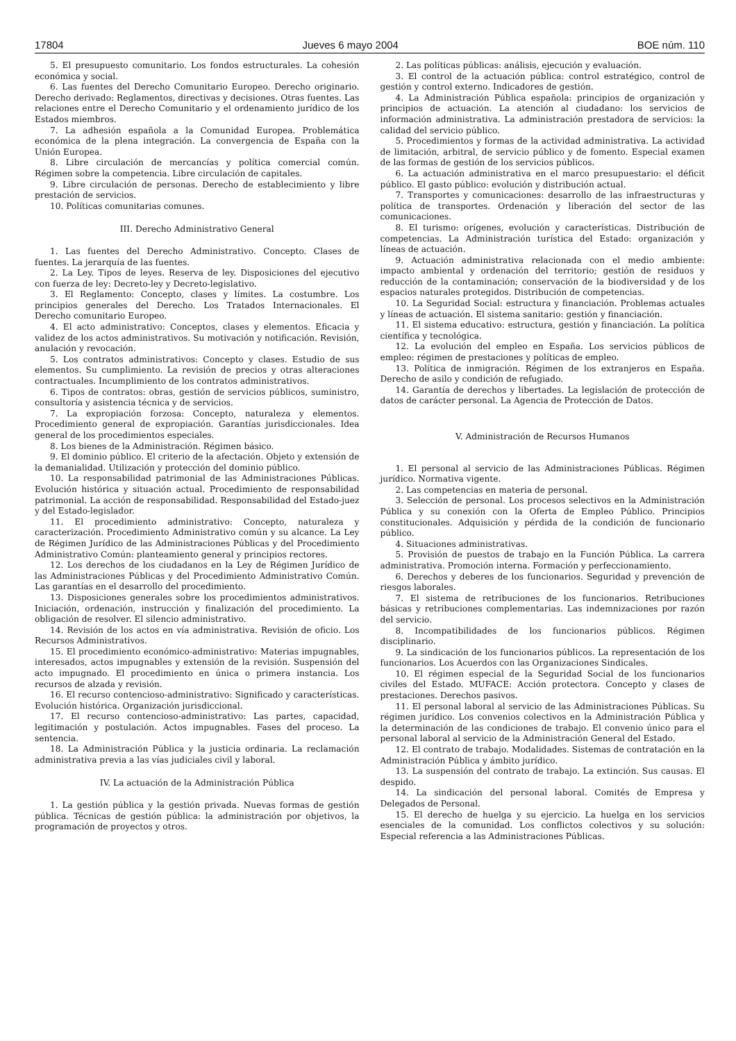17804 Jueves 6 mayo 2004 BOE núm. 110
5. El presupuesto comunitario. Los fondos estructurales. La cohesión económica y social.
6. Las fuentes del Derecho Comunitario Europeo. Derecho originario. Derecho derivado: Reglamentos, directivas y decisiones. Otras fuentes. Las relaciones entre el Derecho Comunitario y el ordenamiento jurídico de los Estados miembros.
7. La adhesión española a la Comunidad Europea. Problemática económica de la plena integración. La convergencia de España con la Unión Europea.
8. Libre circulación de mercancías y política comercial común. Régimen sobre la competencia. Libre circulación de capitales.
9. Libre circulación de personas. Derecho de establecimiento y libre prestación de servicios.
10. Políticas comunitarias comunes.
III. Derecho Administrativo General
1. Las fuentes del Derecho Administrativo. Concepto. Clases de fuentes. La jerarquía de las fuentes.
2. La Ley. Tipos de leyes. Reserva de ley. Disposiciones del ejecutivo con fuerza de ley: Decreto-ley y Decreto-legislativo.
3. El Reglamento: Concepto, clases y límites. La costumbre. Los principios generales del Derecho. Los Tratados Internacionales. El Derecho comunitario Europeo.
4. El acto administrativo: Conceptos, clases y elementos. Eficacia y validez de los actos administrativos. Su motivación y notificación. Revisión, anulación y revocación.
5. Los contratos administrativos: Concepto y clases. Estudio de sus elementos. Su cumplimiento. La revisión de precios y otras alteraciones contractuales. Incumplimiento de los contratos administrativos.
6. Tipos de contratos: obras, gestión de servicios públicos, suministro, consultoría y asistencia técnica y de servicios.
7. La expropiación forzosa: Concepto, naturaleza y elementos. Procedimiento general de expropiación. Garantías jurisdiccionales. Idea general de los procedimientos especiales.
8. Los bienes de la Administración. Régimen básico.
9. El dominio público. El criterio de la afectación. Objeto y extensión de la demanialidad. Utilización y protección del dominio público.
10. La responsabilidad patrimonial de las Administraciones Públicas. Evolución histórica y situación actual. Procedimiento de responsabilidad patrimonial. La acción de responsabilidad. Responsabilidad del Estado-juez y del Estado-legislador.
11. El procedimiento administrativo: Concepto, naturaleza y caracterización. Procedimiento Administrativo común y su alcance. La Ley de Régimen Jurídico de las Administraciones Públicas y del Procedimiento Administrativo Común: planteamiento general y principios rectores.
12. Los derechos de los ciudadanos en la Ley de Régimen Jurídico de las Administraciones Públicas y del Procedimiento Administrativo Común. Las garantías en el desarrollo del procedimiento.
13. Disposiciones generales sobre los procedimientos administrativos. Iniciación, ordenación, instrucción y finalización del procedimiento. La obligación de resolver. El silencio administrativo.
14. Revisión de los actos en vía administrativa. Revisión de oficio. Los Recursos Administrativos.
15. El procedimiento económico-administrativo: Materias impugnables, interesados, actos impugnables y extensión de la revisión. Suspensión del acto impugnado. El procedimiento en única o primera instancia. Los recursos de alzada y revisión.
16. El recurso contencioso-administrativo: Significado y características. Evolución histórica. Organización jurisdiccional.
17. El recurso contencioso-administrativo: Las partes, capacidad, legitimación y postulación. Actos impugnables. Fases del proceso. La sentencia.
18. La Administración Pública y la justicia ordinaria. La reclamación administrativa previa a las vías judiciales civil y laboral.
IV. La actuación de la Administración Pública
1. La gestión pública y la gestión privada. Nuevas formas de gestión pública. Técnicas de gestión pública: la administración por objetivos, la programación de proyectos y otros.
2. Las políticas públicas: análisis, ejecución y evaluación.
3. El control de la actuación pública: control estratégico, control de gestión y control externo. Indicadores de gestión.
4. La Administración Pública española: principios de organización y principios de actuación. La atención al ciudadano: los servicios de información administrativa. La administración prestadora de servicios: la calidad del servicio público.
5. Procedimientos y formas de la actividad administrativa. La actividad de limitación, arbitral, de servicio público y de fomento. Especial examen de las formas de gestión de los servicios públicos.
6. La actuación administrativa en el marco presupuestario: el déficit público. El gasto público: evolución y distribución actual.
7. Transportes y comunicaciones: desarrollo de las infraestructuras y política de transportes. Ordenación y liberación del sector de las comunicaciones.
8. El turismo: orígenes, evolución y características. Distribución de competencias. La Administración turística del Estado: organización y líneas de actuación.
9. Actuación administrativa relacionada con el medio ambiente: impacto ambiental y ordenación del territorio; gestión de residuos y reducción de la contaminación; conservación de la biodiversidad y de los espacios naturales protegidos. Distribución de competencias.
10. La Seguridad Social: estructura y financiación. Problemas actuales y líneas de actuación. El sistema sanitario: gestión y financiación.
11. El sistema educativo: estructura, gestión y financiación. La política científica y tecnológica.
12. La evolución del empleo en España. Los servicios públicos de empleo: régimen de prestaciones y políticas de empleo.
13. Política de inmigración. Régimen de los extranjeros en España. Derecho de asilo y condición de refugiado.
14. Garantía de derechos y libertades. La legislación de protección de datos de carácter personal. La Agencia de Protección de Datos.
V. Administración de Recursos Humanos
1. El personal al servicio de las Administraciones Públicas. Régimen jurídico. Normativa vigente.
2. Las competencias en materia de personal.
3. Selección de personal. Los procesos selectivos en la Administración Pública y su conexión con la Oferta de Empleo Público. Principios constitucionales. Adquisición y pérdida de la condición de funcionario público.
4. Situaciones administrativas.
5. Provisión de puestos de trabajo en la Función Pública. La carrera administrativa. Promoción interna. Formación y perfeccionamiento.
6. Derechos y deberes de los funcionarios. Seguridad y prevención de riesgos laborales.
7. El sistema de retribuciones de los funcionarios. Retribuciones básicas y retribuciones complementarias. Las indemnizaciones por razón del servicio.
8. Incompatibilidades de los funcionarios públicos. Régimen disciplinario.
9. La sindicación de los funcionarios públicos. La representación de los funcionarios. Los Acuerdos con las Organizaciones Sindicales.
10. El régimen especial de la Seguridad Social de los funcionarios civiles del Estado. MUFACE: Acción protectora. Concepto y clases de prestaciones. Derechos pasivos.
11. El personal laboral al servicio de las Administraciones Públicas. Su régimen jurídico. Los convenios colectivos en la Administración Pública y la determinación de las condiciones de trabajo. El convenio único para el personal laboral al servicio de la Administración General del Estado.
12. El contrato de trabajo. Modalidades. Sistemas de contratación en la Administración Pública y ámbito jurídico.
13. La suspensión del contrato de trabajo. La extinción. Sus causas. El despido.
14. La sindicación del personal laboral. Comités de Empresa y Delegados de Personal.
15. El derecho de huelga y su ejercicio. La huelga en los servicios esenciales de la comunidad. Los conflictos colectivos y su solución: Especial referencia a las Administraciones Públicas.